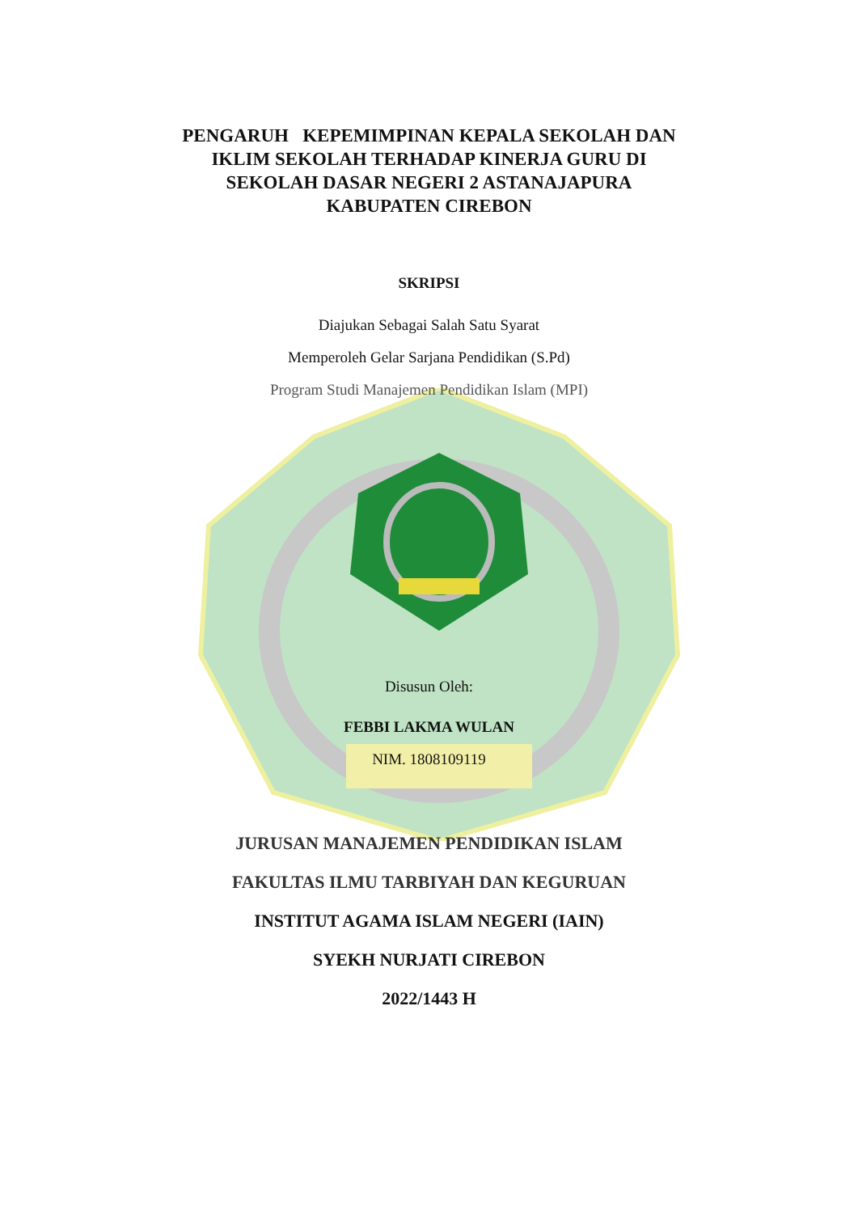PENGARUH KEPEMIMPINAN KEPALA SEKOLAH DAN
IKLIM SEKOLAH TERHADAP KINERJA GURU DI
SEKOLAH DASAR NEGERI 2 ASTANAJAPURA
KABUPATEN CIREBON
SKRIPSI
Diajukan Sebagai Salah Satu Syarat
Memperoleh Gelar Sarjana Pendidikan (S.Pd)
Program Studi Manajemen Pendidikan Islam (MPI)
Disusun Oleh:
FEBBI LAKMA WULAN
NIM. 1808109119
JURUSAN MANAJEMEN PENDIDIKAN ISLAM
FAKULTAS ILMU TARBIYAH DAN KEGURUAN
INSTITUT AGAMA ISLAM NEGERI (IAIN)
SYEKH NURJATI CIREBON
2022/1443 H